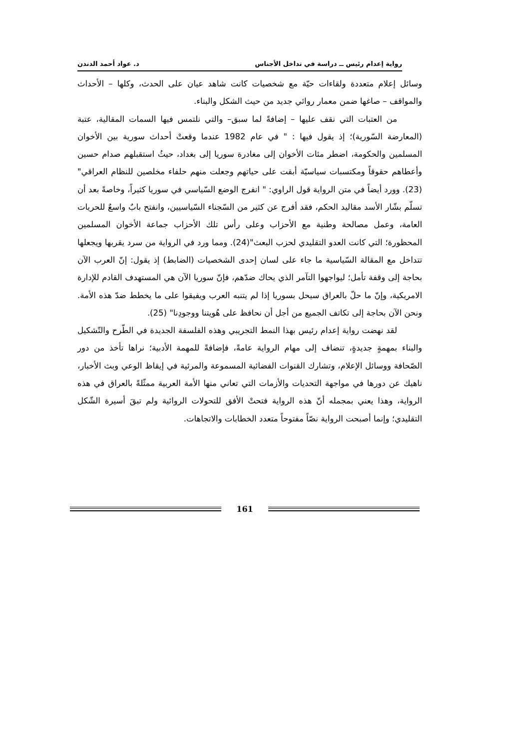رواية إعدام رئيس ــ دراسة في تداخل الأجناس د. عواد أحمد الدندن
وسائل إعلام متعددة ولقاءات حيّة مع شخصيات كانت شاهد عيان على الحدث، وكلها – الأحداث والمواقف – صاغها ضمن معمار روائي جديد من حيث الشكل والبناء.
من العتبات التي نقف عليها – إضافةً لما سبق– والتي نلتمس فيها السمات المقالية، عتبة (المعارضة السّورية)؛ إذ يقول فيها : " في عام 1982 عندما وقعتْ أحداث سورية بين الأخوان المسلمين والحكومة، اضطر مئات الأخوان إلى مغادرة سوريا إلى بغداد، حيثُ استقبلهم صدام حسين وأعطاهم حقوقاً ومكتسبات سياسيّة أبقت على حياتهم وجعلت منهم حلفاء مخلصين للنظام العراقي" (23). وورد أيضاً في متن الرواية قول الراوي: " انفرج الوضع السّياسي في سوريا كثيراً، وخاصةً بعد أن تسلّم بشّار الأسد مقاليد الحكم، فقد أفرج عن كثير من السّجناء السّياسيين، وانفتح بابٌ واسعٌ للحريات العامة، وعمل مصالحة وطنية مع الأحزاب وعلى رأس تلك الأحزاب جماعة الأخوان المسلمين المحظورة؛ التي كانت العدو التقليدي لحزب البعث"(24). ومما ورد في الرواية من سرد يقربها ويجعلها تتداخل مع المقالة السّياسية ما جاء على لسان إحدى الشخصيات (الضابط) إذ يقول: إنّ العرب الآن بحاجة إلى وقفة تأمل؛ ليواجهوا التآمر الذي يحاك ضدّهم، فإنّ سوريا الآن هي المستهدف القادم للإدارة الامريكية، وإنّ ما حلّ بالعراق سيحل بسوريا إذا لم يتنبه العرب ويفيقوا على ما يخطط ضدّ هذه الأمة. ونحن الآن بحاجة إلى تكاتف الجميع من أجل أن نحافظ على هُويتنا ووجودِنا" (25).
لقد نهضت رواية إعدام رئيس بهذا النمط التجريبي وهذه الفلسفة الجديدة في الطّرح والتّشكيل والبناء بمهمةٍ جديدةٍ، تنضاف إلى مهام الرواية عامةً، فإضافةً للمهمة الأدبية؛ نراها تأخذ من دور الصّحافة ووسائل الإعلام، وتشارك القنوات الفضائية المسموعة والمرئية في إيقاظ الوعي وبث الأخبار، ناهيك عن دورها في مواجهة التحديات والأزمات التي تعاني منها الأمة العربية ممثّلةً بالعراق في هذه الرواية، وهذا يعني بمجمله أنّ هذه الرواية فتحتْ الأفق للتحولات الروائية ولم تبقَ أسيرة الشّكل التقليدي؛ وإنما أصبحت الرواية نصّاً مفتوحاً متعدد الخطابات والاتجاهات.
161